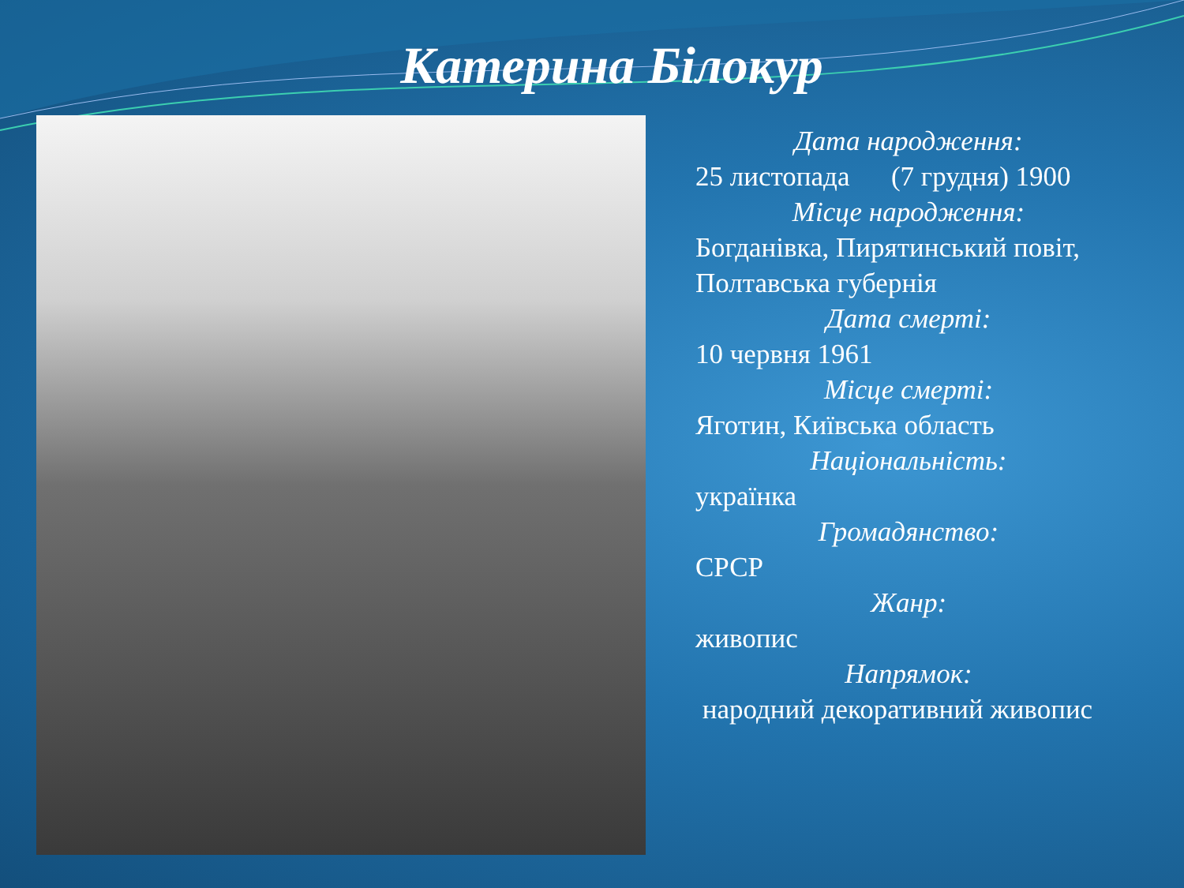Катерина Білокур
Дата народження:
25 листопада (7 грудня) 1900
Місце народження:
Богданівка, Пирятинський повіт, Полтавська губернія
Дата смерті:
10 червня 1961
Місце смерті:
Яготин, Київська область
Національність:
українка
Громадянство:
СРСР
Жанр:
живопис
Напрямок:
народний декоративний живопис